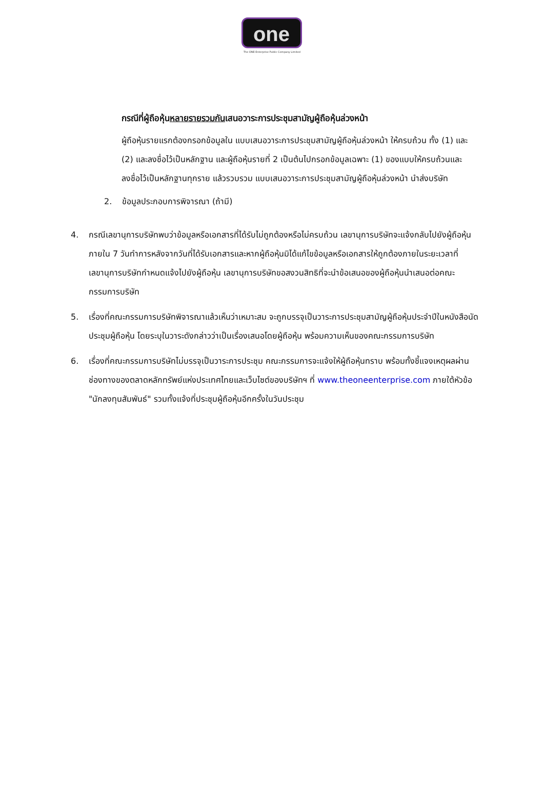one
The ONE Enterprise Public Company Limited
กรณีที่ผู้ถือหุ้นหลายรายรวมกันเสนอวาระการประชุมสามัญผู้ถือหุ้นล่วงหน้า
ผู้ถือหุ้นรายแรกต้องกรอกข้อมูลใน แบบเสนอวาระการประชุมสามัญผู้ถือหุ้นล่วงหน้า ให้ครบถ้วน ทั้ง (1) และ (2) และลงชื่อไว้เป็นหลักฐาน และผู้ถือหุ้นรายที่ 2 เป็นต้นไปกรอกข้อมูลเฉพาะ (1) ของแบบให้ครบถ้วนและลงชื่อไว้เป็นหลักฐานทุกราย แล้วรวบรวม แบบเสนอวาระการประชุมสามัญผู้ถือหุ้นล่วงหน้า นำส่งบริษัท
2. ข้อมูลประกอบการพิจารณา (ถ้ามี)
4. กรณีเลขานุการบริษัทพบว่าข้อมูลหรือเอกสารที่ได้รับไม่ถูกต้องหรือไม่ครบถ้วน เลขานุการบริษัทจะแจ้งกลับไปยังผู้ถือหุ้นภายใน 7 วันทำการหลังจากวันที่ได้รับเอกสารและหากผู้ถือหุ้นมิได้แก้ไขข้อมูลหรือเอกสารให้ถูกต้องภายในระยะเวลาที่เลขานุการบริษัทกำหนดแจ้งไปยังผู้ถือหุ้น เลขานุการบริษัทขอสงวนสิทธิที่จะนำข้อเสนอของผู้ถือหุ้นนำเสนอต่อคณะกรรมการบริษัท
5. เรื่องที่คณะกรรมการบริษัทพิจารณาแล้วเห็นว่าเหมาะสม จะถูกบรรจุเป็นวาระการประชุมสามัญผู้ถือหุ้นประจำปีในหนังสือนัดประชุมผู้ถือหุ้น โดยระบุในวาระดังกล่าวว่าเป็นเรื่องเสนอโดยผู้ถือหุ้น พร้อมความเห็นของคณะกรรมการบริษัท
6. เรื่องที่คณะกรรมการบริษัทไม่บรรจุเป็นวาระการประชุม คณะกรรมการจะแจ้งให้ผู้ถือหุ้นทราบ พร้อมทั้งชี้แจงเหตุผลผ่านช่องทางของตลาดหลักทรัพย์แห่งประเทศไทยและเว็บไซต์ของบริษัทฯ ที่ www.theoneenterprise.com ภายใต้หัวข้อ "นักลงทุนสัมพันธ์" รวมทั้งแจ้งที่ประชุมผู้ถือหุ้นอีกครั้งในวันประชุม